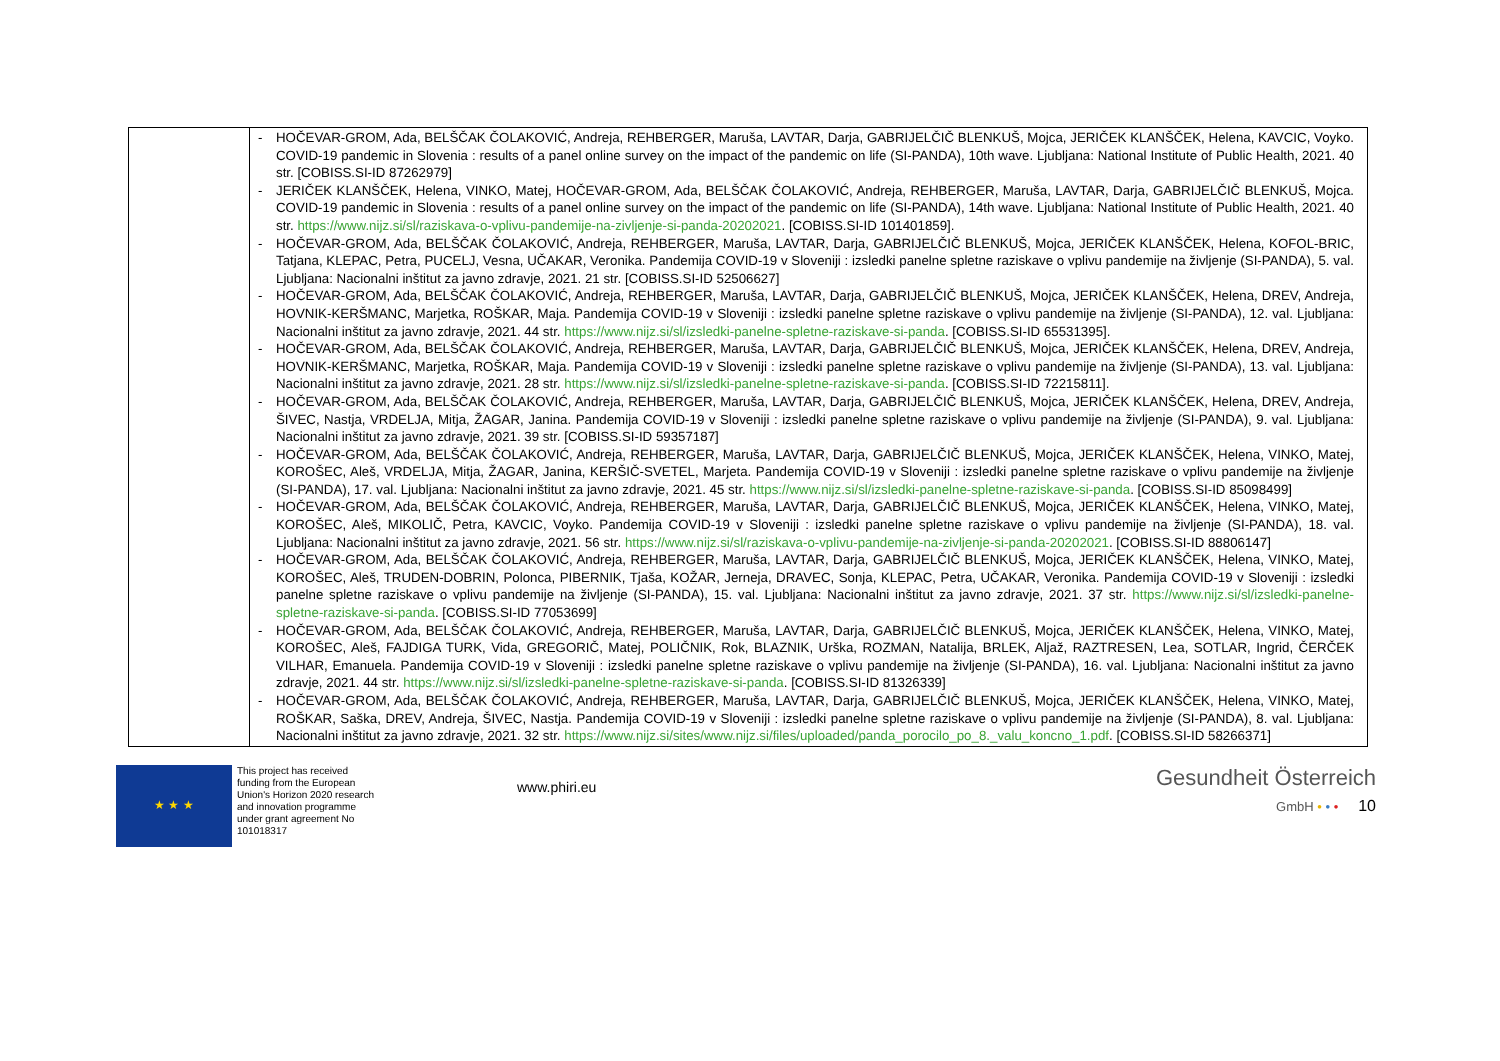| | - HOČEVAR-GROM, Ada, BELŠČAK ČOLAKOVIĆ, Andreja, REHBERGER, Maruša, LAVTAR, Darja, GABRIJELČIČ BLENKUŠ, Mojca, JERIČEK KLANŠČEK, Helena, KAVCIC, Voyko. COVID-19 pandemic in Slovenia : results of a panel online survey on the impact of the pandemic on life (SI-PANDA), 10th wave. Ljubljana: National Institute of Public Health, 2021. 40 str. [COBISS.SI-ID 87262979] - JERIČEK KLANŠČEK, Helena, VINKO, Matej, HOČEVAR-GROM, Ada, BELŠČAK ČOLAKOVIĆ, Andreja, REHBERGER, Maruša, LAVTAR, Darja, GABRIJELČIČ BLENKUŠ, Mojca. COVID-19 pandemic in Slovenia : results of a panel online survey on the impact of the pandemic on life (SI-PANDA), 14th wave. Ljubljana: National Institute of Public Health, 2021. 40 str. https://www.nijz.si/sl/raziskava-o-vplivu-pandemije-na-zivljenje-si-panda-20202021 . [COBISS.SI-ID 101401859]. - HOČEVAR-GROM, Ada, BELŠČAK ČOLAKOVIĆ, Andreja, REHBERGER, Maruša, LAVTAR, Darja, GABRIJELČIČ BLENKUŠ, Mojca, JERIČEK KLANŠČEK, Helena, KOFOL-BRIC, Tatjana, KLEPAC, Petra, PUCELJ, Vesna, UČAKAR, Veronika. Pandemija COVID-19 v Sloveniji : izsledki panelne spletne raziskave o vplivu pandemije na življenje (SI-PANDA), 5. val. Ljubljana: Nacionalni inštitut za javno zdravje, 2021. 21 str. [COBISS.SI-ID 52506627] - HOČEVAR-GROM, Ada, BELŠČAK ČOLAKOVIĆ, Andreja, REHBERGER, Maruša, LAVTAR, Darja, GABRIJELČIČ BLENKUŠ, Mojca, JERIČEK KLANŠČEK, Helena, DREV, Andreja, HOVNIK-KERŠMANC, Marjetka, ROŠKAR, Maja. Pandemija COVID-19 v Sloveniji : izsledki panelne spletne raziskave o vplivu pandemije na življenje (SI-PANDA), 12. val. Ljubljana: Nacionalni inštitut za javno zdravje, 2021. 44 str. https://www.nijz.si/sl/izsledki-panelne-spletne-raziskave-si-panda . [COBISS.SI-ID 65531395]. - HOČEVAR-GROM, Ada, BELŠČAK ČOLAKOVIĆ, Andreja, REHBERGER, Maruša, LAVTAR, Darja, GABRIJELČIČ BLENKUŠ, Mojca, JERIČEK KLANŠČEK, Helena, DREV, Andreja, HOVNIK-KERŠMANC, Marjetka, ROŠKAR, Maja. Pandemija COVID-19 v Sloveniji : izsledki panelne spletne raziskave o vplivu pandemije na življenje (SI-PANDA), 13. val. Ljubljana: Nacionalni inštitut za javno zdravje, 2021. 28 str. https://www.nijz.si/sl/izsledki-panelne-spletne-raziskave-si-panda . [COBISS.SI-ID 72215811]. - HOČEVAR-GROM, Ada, BELŠČAK ČOLAKOVIĆ, Andreja, REHBERGER, Maruša, LAVTAR, Darja, GABRIJELČIČ BLENKUŠ, Mojca, JERIČEK KLANŠČEK, Helena, DREV, Andreja, ŠIVEC, Nastja, VRDELJA, Mitja, ŽAGAR, Janina. Pandemija COVID-19 v Sloveniji : izsledki panelne spletne raziskave o vplivu pandemije na življenje (SI-PANDA), 9. val. Ljubljana: Nacionalni inštitut za javno zdravje, 2021. 39 str. [COBISS.SI-ID 59357187] - HOČEVAR-GROM, Ada, BELŠČAK ČOLAKOVIĆ, Andreja, REHBERGER, Maruša, LAVTAR, Darja, GABRIJELČIČ BLENKUŠ, Mojca, JERIČEK KLANŠČEK, Helena, VINKO, Matej, KOROŠEC, Aleš, VRDELJA, Mitja, ŽAGAR, Janina, KERŠIČ-SVETEL, Marjeta. Pandemija COVID-19 v Sloveniji : izsledki panelne spletne raziskave o vplivu pandemije na življenje (SI-PANDA), 17. val. Ljubljana: Nacionalni inštitut za javno zdravje, 2021. 45 str. https://www.nijz.si/sl/izsledki-panelne-spletne-raziskave-si-panda . [COBISS.SI-ID 85098499] - HOČEVAR-GROM, Ada, BELŠČAK ČOLAKOVIĆ, Andreja, REHBERGER, Maruša, LAVTAR, Darja, GABRIJELČIČ BLENKUŠ, Mojca, JERIČEK KLANŠČEK, Helena, VINKO, Matej, KOROŠEC, Aleš, MIKOLIČ, Petra, KAVCIC, Voyko. Pandemija COVID-19 v Sloveniji : izsledki panelne spletne raziskave o vplivu pandemije na življenje (SI-PANDA), 18. val. Ljubljana: Nacionalni inštitut za javno zdravje, 2021. 56 str. https://www.nijz.si/sl/raziskava-o-vplivu-pandemije-na-zivljenje-si-panda-20202021 . [COBISS.SI-ID 88806147] - HOČEVAR-GROM, Ada, BELŠČAK ČOLAKOVIĆ, Andreja, REHBERGER, Maruša, LAVTAR, Darja, GABRIJELČIČ BLENKUŠ, Mojca, JERIČEK KLANŠČEK, Helena, VINKO, Matej, KOROŠEC, Aleš, TRUDEN-DOBRIN, Polonca, PIBERNIK, Tjaša, KOŽAR, Jerneja, DRAVEC, Sonja, KLEPAC, Petra, UČAKAR, Veronika. Pandemija COVID-19 v Sloveniji : izsledki panelne spletne raziskave o vplivu pandemije na življenje (SI-PANDA), 15. val. Ljubljana: Nacionalni inštitut za javno zdravje, 2021. 37 str. https://www.nijz.si/sl/izsledki-panelne-spletne-raziskave-si-panda . [COBISS.SI-ID 77053699] - HOČEVAR-GROM, Ada, BELŠČAK ČOLAKOVIĆ, Andreja, REHBERGER, Maruša, LAVTAR, Darja, GABRIJELČIČ BLENKUŠ, Mojca, JERIČEK KLANŠČEK, Helena, VINKO, Matej, KOROŠEC, Aleš, FAJDIGA TURK, Vida, GREGORIČ, Matej, POLIČNIK, Rok, BLAZNIK, Urška, ROZMAN, Natalija, BRLEK, Aljaž, RAZTRESEN, Lea, SOTLAR, Ingrid, ČERČEK VILHAR, Emanuela. Pandemija COVID-19 v Sloveniji : izsledki panelne spletne raziskave o vplivu pandemije na življenje (SI-PANDA), 16. val. Ljubljana: Nacionalni inštitut za javno zdravje, 2021. 44 str. https://www.nijz.si/sl/izsledki-panelne-spletne-raziskave-si-panda . [COBISS.SI-ID 81326339] - HOČEVAR-GROM, Ada, BELŠČAK ČOLAKOVIĆ, Andreja, REHBERGER, Maruša, LAVTAR, Darja, GABRIJELČIČ BLENKUŠ, Mojca, JERIČEK KLANŠČEK, Helena, VINKO, Matej, ROŠKAR, Saška, DREV, Andreja, ŠIVEC, Nastja. Pandemija COVID-19 v Sloveniji : izsledki panelne spletne raziskave o vplivu pandemije na življenje (SI-PANDA), 8. val. Ljubljana: Nacionalni inštitut za javno zdravje, 2021. 32 str. https://www.nijz.si/sites/www.nijz.si/files/uploaded/panda_porocilo_po_8._valu_koncno_1.pdf . [COBISS.SI-ID 58266371] |
★ ★ ★
This project has received funding from the European Union's Horizon 2020 research and innovation programme under grant agreement No 101018317
www.phiri.eu
Gesundheit Österreich
GmbH • • • 10